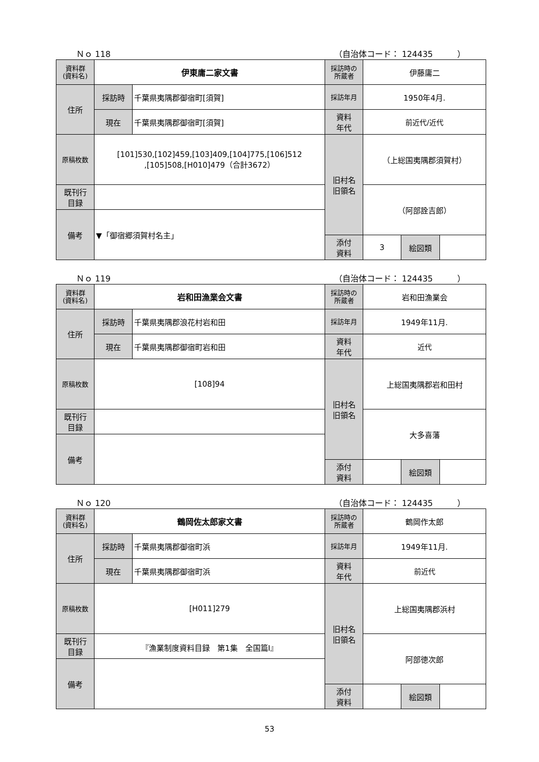Ｎｏ 118 （自治体コード： 124435　　　）
| 資料群 (資料名) | 伊東庸二家文書 | | 採訪時の 所蔵者 | 伊藤庸二 | | |
| 住所 | 採訪時 | 千葉県夷隅郡御宿町[須賀] | 採訪年月 | 1950年4月. | | |
| | 現在 | 千葉県夷隅郡御宿町[須賀] | 資料 年代 | 前近代/近代 | | |
| 原稿枚数 | [101]530,[102]459,[103]409,[104]775,[106]512 ,[105]508,[H010]479（合計3672） | | 旧村名 旧領名 | （上総国夷隅郡須賀村） | | |
| 既刊行 目録 | | | | （阿部詮吉郎） | | |
| 備考 | ▼「御宿郷須賀村名主」 | | | | | |
| | | | 添付 資料 | 3 | 絵図類 | |
Ｎｏ 119 （自治体コード： 124435　　　）
| 資料群 (資料名) | 岩和田漁業会文書 | | 採訪時の 所蔵者 | 岩和田漁業会 | | |
| 住所 | 採訪時 | 千葉県夷隅郡浪花村岩和田 | 採訪年月 | 1949年11月. | | |
| | 現在 | 千葉県夷隅郡御宿町岩和田 | 資料 年代 | 近代 | | |
| 原稿枚数 | [108]94 | | 旧村名 旧領名 | 上総国夷隅郡岩和田村 | | |
| 既刊行 目録 | | | | 大多喜藩 | | |
| 備考 | | | | | | |
| | | | 添付 資料 | | 絵図類 | |
Ｎｏ 120 （自治体コード： 124435　　　）
| 資料群 (資料名) | 鶴岡佐太郎家文書 | | 採訪時の 所蔵者 | 鶴岡作太郎 | | |
| 住所 | 採訪時 | 千葉県夷隅郡御宿町浜 | 採訪年月 | 1949年11月. | | |
| | 現在 | 千葉県夷隅郡御宿町浜 | 資料 年代 | 前近代 | | |
| 原稿枚数 | [H011]279 | | 旧村名 旧領名 | 上総国夷隅郡浜村 | | |
| 既刊行 目録 | 『漁業制度資料目録 第1集 全国篇Ⅰ』 | | | 阿部徳次郎 | | |
| 備考 | | | | | | |
| | | | 添付 資料 | | 絵図類 | |
53